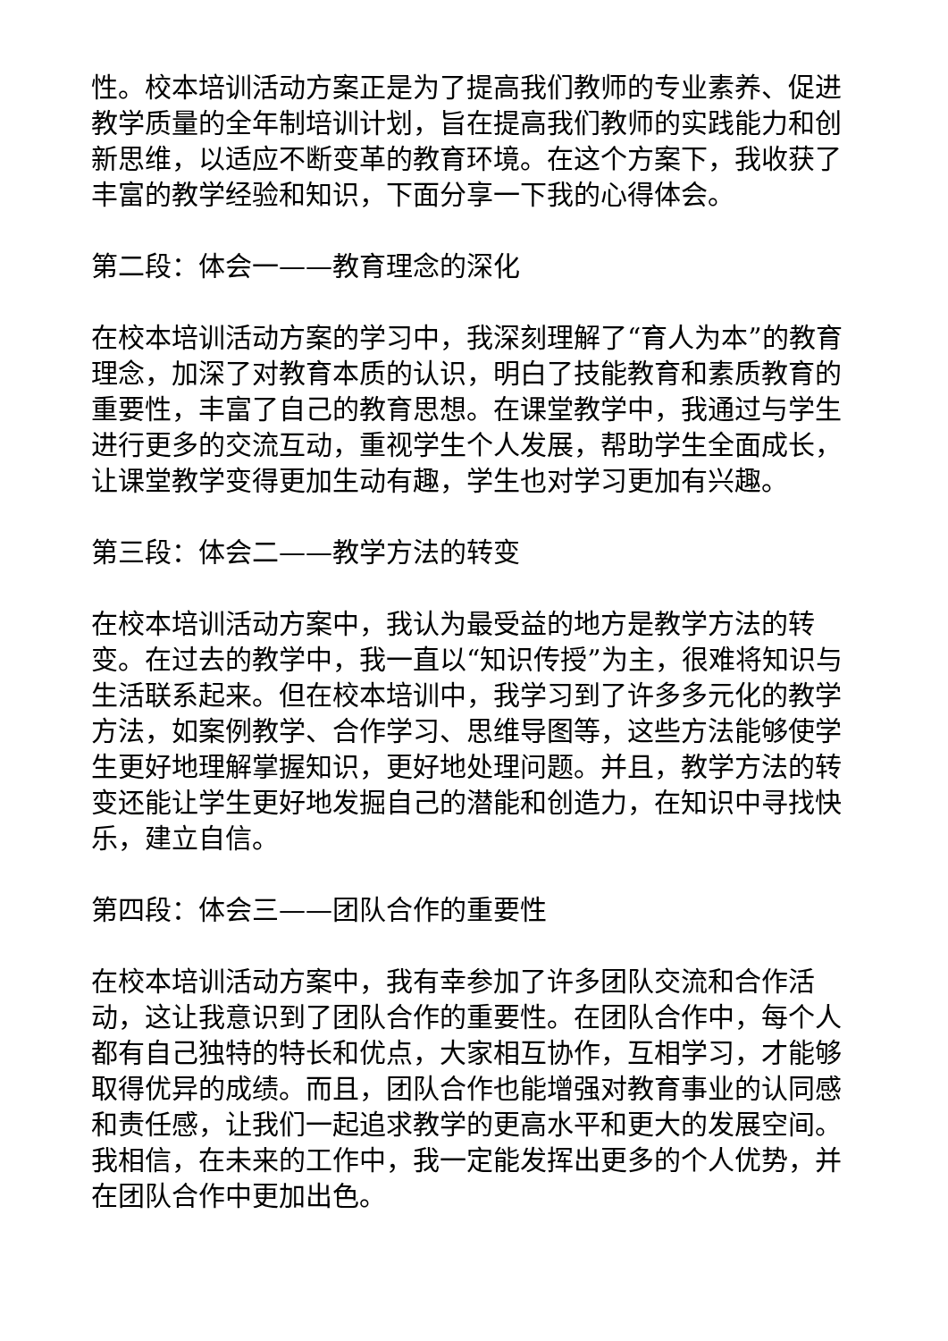性。校本培训活动方案正是为了提高我们教师的专业素养、促进教学质量的全年制培训计划，旨在提高我们教师的实践能力和创新思维，以适应不断变革的教育环境。在这个方案下，我收获了丰富的教学经验和知识，下面分享一下我的心得体会。
第二段：体会一——教育理念的深化
在校本培训活动方案的学习中，我深刻理解了“育人为本”的教育理念，加深了对教育本质的认识，明白了技能教育和素质教育的重要性，丰富了自己的教育思想。在课堂教学中，我通过与学生进行更多的交流互动，重视学生个人发展，帮助学生全面成长，让课堂教学变得更加生动有趣，学生也对学习更加有兴趣。
第三段：体会二——教学方法的转变
在校本培训活动方案中，我认为最受益的地方是教学方法的转变。在过去的教学中，我一直以“知识传授”为主，很难将知识与生活联系起来。但在校本培训中，我学习到了许多多元化的教学方法，如案例教学、合作学习、思维导图等，这些方法能够使学生更好地理解掌握知识，更好地处理问题。并且，教学方法的转变还能让学生更好地发掘自己的潜能和创造力，在知识中寻找快乐，建立自信。
第四段：体会三——团队合作的重要性
在校本培训活动方案中，我有幸参加了许多团队交流和合作活动，这让我意识到了团队合作的重要性。在团队合作中，每个人都有自己独特的特长和优点，大家相互协作，互相学习，才能够取得优异的成绩。而且，团队合作也能增强对教育事业的认同感和责任感，让我们一起追求教学的更高水平和更大的发展空间。我相信，在未来的工作中，我一定能发挥出更多的个人优势，并在团队合作中更加出色。